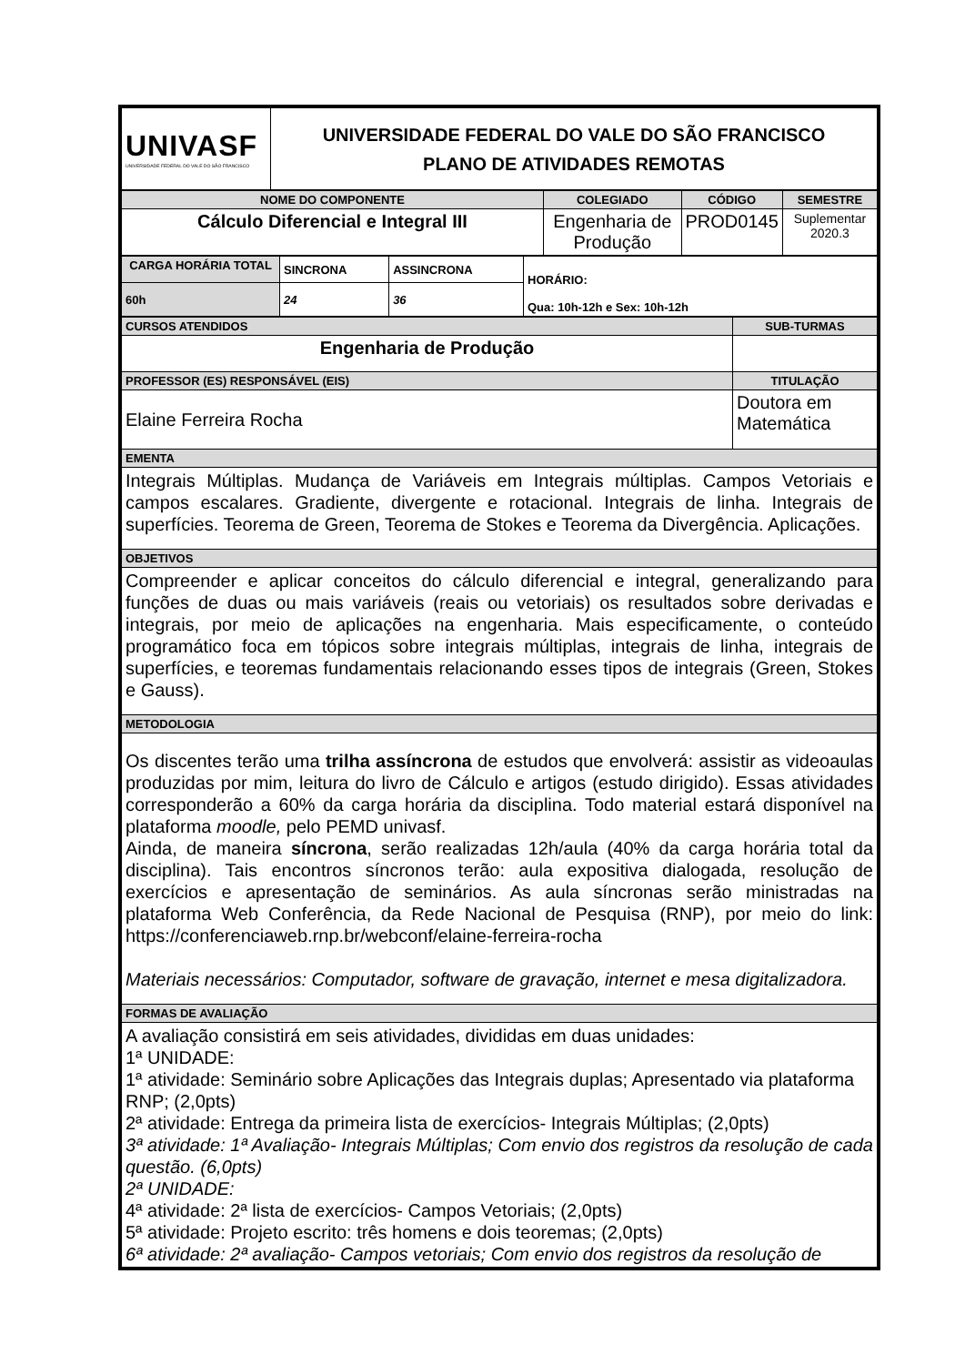| UNIVASF UNIVERSIDADE FEDERAL DO VALE DO SÃO FRANCISCO | UNIVERSIDADE FEDERAL DO VALE DO SÃO FRANCISCO PLANO DE ATIVIDADES REMOTAS |
| NOME DO COMPONENTE | COLEGIADO | CÓDIGO | SEMESTRE |
| Cálculo Diferencial e Integral III | Engenharia de Produção | PROD0145 | Suplementar 2020.3 |
| CARGA HORÁRIA TOTAL | SINCRONA | ASSINCRONA | HORÁRIO: Qua: 10h-12h e Sex: 10h-12h |
| 60h | 24 | 36 | |
| CURSOS ATENDIDOS | SUB-TURMAS |
| Engenharia de Produção | |
| PROFESSOR (ES) RESPONSÁVEL (EIS) | TITULAÇÃO |
| Elaine Ferreira Rocha | Doutora em Matemática |
| EMENTA | |
| Integrais Múltiplas. Mudança de Variáveis em Integrais múltiplas. Campos Vetoriais e campos escalares. Gradiente, divergente e rotacional. Integrais de linha. Integrais de superfícies. Teorema de Green, Teorema de Stokes e Teorema da Divergência. Aplicações. | |
| OBJETIVOS | |
| Compreender e aplicar conceitos do cálculo diferencial e integral, generalizando para funções de duas ou mais variáveis (reais ou vetoriais) os resultados sobre derivadas e integrais, por meio de aplicações na engenharia. Mais especificamente, o conteúdo programático foca em tópicos sobre integrais múltiplas, integrais de linha, integrais de superfícies, e teoremas fundamentais relacionando esses tipos de integrais (Green, Stokes e Gauss). | |
| METODOLOGIA | |
| Os discentes terão uma trilha assíncrona de estudos que envolverá: assistir as videoaulas produzidas por mim, leitura do livro de Cálculo e artigos (estudo dirigido). Essas atividades corresponderão a 60% da carga horária da disciplina. Todo material estará disponível na plataforma moodle, pelo PEMD univasf. Ainda, de maneira síncrona , serão realizadas 12h/aula (40% da carga horária total da disciplina). Tais encontros síncronos terão: aula expositiva dialogada, resolução de exercícios e apresentação de seminários. As aula síncronas serão ministradas na plataforma Web Conferência, da Rede Nacional de Pesquisa (RNP), por meio do link: https://conferenciaweb.rnp.br/webconf/elaine-ferreira-rocha Materiais necessários: Computador, software de gravação, internet e mesa digitalizadora. | |
| FORMAS DE AVALIAÇÃO | |
| A avaliação consistirá em seis atividades, divididas em duas unidades: 1ª UNIDADE: 1ª atividade: Seminário sobre Aplicações das Integrais duplas; Apresentado via plataforma RNP; (2,0pts) 2ª atividade: Entrega da primeira lista de exercícios- Integrais Múltiplas; (2,0pts) 3ª atividade: 1ª Avaliação- Integrais Múltiplas; Com envio dos registros da resolução de cada questão. (6,0pts) 2ª UNIDADE: 4ª atividade: 2ª lista de exercícios- Campos Vetoriais; (2,0pts) 5ª atividade: Projeto escrito: três homens e dois teoremas; (2,0pts) 6ª atividade: 2ª avaliação- Campos vetoriais; Com envio dos registros da resolução de | |